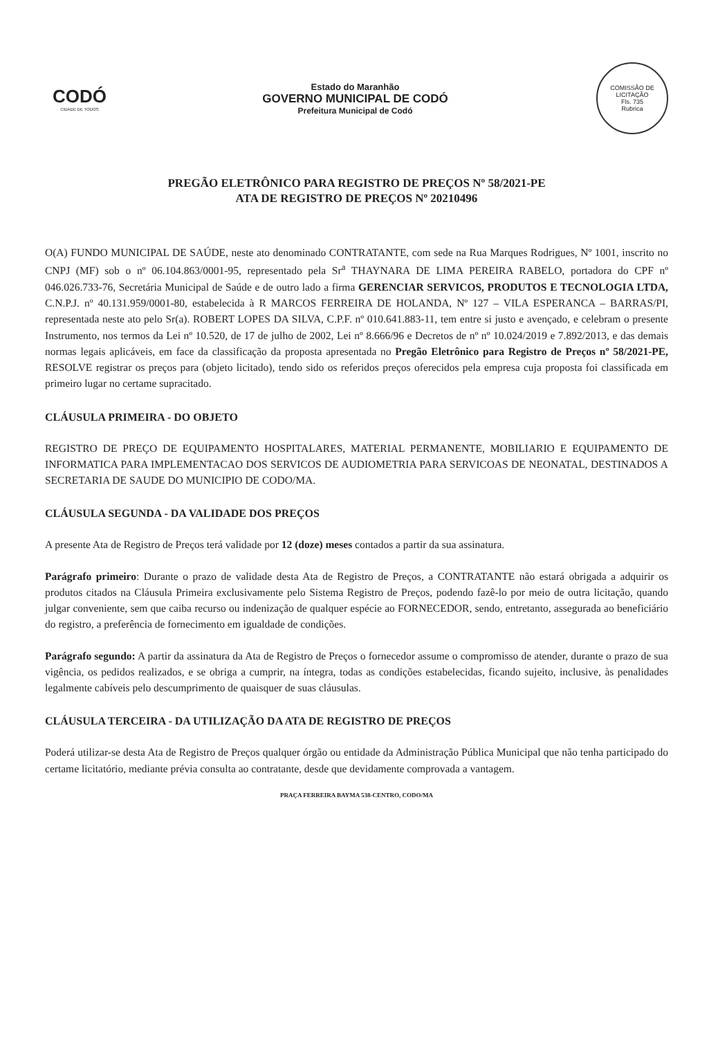CODÓ
CIDADE DE TODOS
Estado do Maranhão
GOVERNO MUNICIPAL DE CODÓ
Prefeitura Municipal de Codó
COMISSÃO DE LICITAÇÃO
Fls. 735
Rubrica
PREGÃO ELETRÔNICO PARA REGISTRO DE PREÇOS Nº 58/2021-PE
ATA DE REGISTRO DE PREÇOS Nº 20210496
O(A) FUNDO MUNICIPAL DE SAÚDE, neste ato denominado CONTRATANTE, com sede na Rua Marques Rodrigues, Nº 1001, inscrito no CNPJ (MF) sob o nº 06.104.863/0001-95, representado pela Sr<sup>a</sup> THAYNARA DE LIMA PEREIRA RABELO, portadora do CPF nº 046.026.733-76, Secretária Municipal de Saúde e de outro lado a firma GERENCIAR SERVICOS, PRODUTOS E TECNOLOGIA LTDA, C.N.P.J. nº 40.131.959/0001-80, estabelecida à R MARCOS FERREIRA DE HOLANDA, Nº 127 – VILA ESPERANCA – BARRAS/PI, representada neste ato pelo Sr(a). ROBERT LOPES DA SILVA, C.P.F. nº 010.641.883-11, tem entre si justo e avençado, e celebram o presente Instrumento, nos termos da Lei nº 10.520, de 17 de julho de 2002, Lei nº 8.666/96 e Decretos de nº nº 10.024/2019 e 7.892/2013, e das demais normas legais aplicáveis, em face da classificação da proposta apresentada no Pregão Eletrônico para Registro de Preços nº 58/2021-PE, RESOLVE registrar os preços para (objeto licitado), tendo sido os referidos preços oferecidos pela empresa cuja proposta foi classificada em primeiro lugar no certame supracitado.
CLÁUSULA PRIMEIRA - DO OBJETO
REGISTRO DE PREÇO DE EQUIPAMENTO HOSPITALARES, MATERIAL PERMANENTE, MOBILIARIO E EQUIPAMENTO DE INFORMATICA PARA IMPLEMENTACAO DOS SERVICOS DE AUDIOMETRIA PARA SERVICOAS DE NEONATAL, DESTINADOS A SECRETARIA DE SAUDE DO MUNICIPIO DE CODO/MA.
CLÁUSULA SEGUNDA - DA VALIDADE DOS PREÇOS
A presente Ata de Registro de Preços terá validade por 12 (doze) meses contados a partir da sua assinatura.
Parágrafo primeiro: Durante o prazo de validade desta Ata de Registro de Preços, a CONTRATANTE não estará obrigada a adquirir os produtos citados na Cláusula Primeira exclusivamente pelo Sistema Registro de Preços, podendo fazê-lo por meio de outra licitação, quando julgar conveniente, sem que caiba recurso ou indenização de qualquer espécie ao FORNECEDOR, sendo, entretanto, assegurada ao beneficiário do registro, a preferência de fornecimento em igualdade de condições.
Parágrafo segundo: A partir da assinatura da Ata de Registro de Preços o fornecedor assume o compromisso de atender, durante o prazo de sua vigência, os pedidos realizados, e se obriga a cumprir, na íntegra, todas as condições estabelecidas, ficando sujeito, inclusive, às penalidades legalmente cabíveis pelo descumprimento de quaisquer de suas cláusulas.
CLÁUSULA TERCEIRA - DA UTILIZAÇÃO DA ATA DE REGISTRO DE PREÇOS
Poderá utilizar-se desta Ata de Registro de Preços qualquer órgão ou entidade da Administração Pública Municipal que não tenha participado do certame licitatório, mediante prévia consulta ao contratante, desde que devidamente comprovada a vantagem.
PRAÇA FERREIRA BAYMA 538-CENTRO, CODO/MA